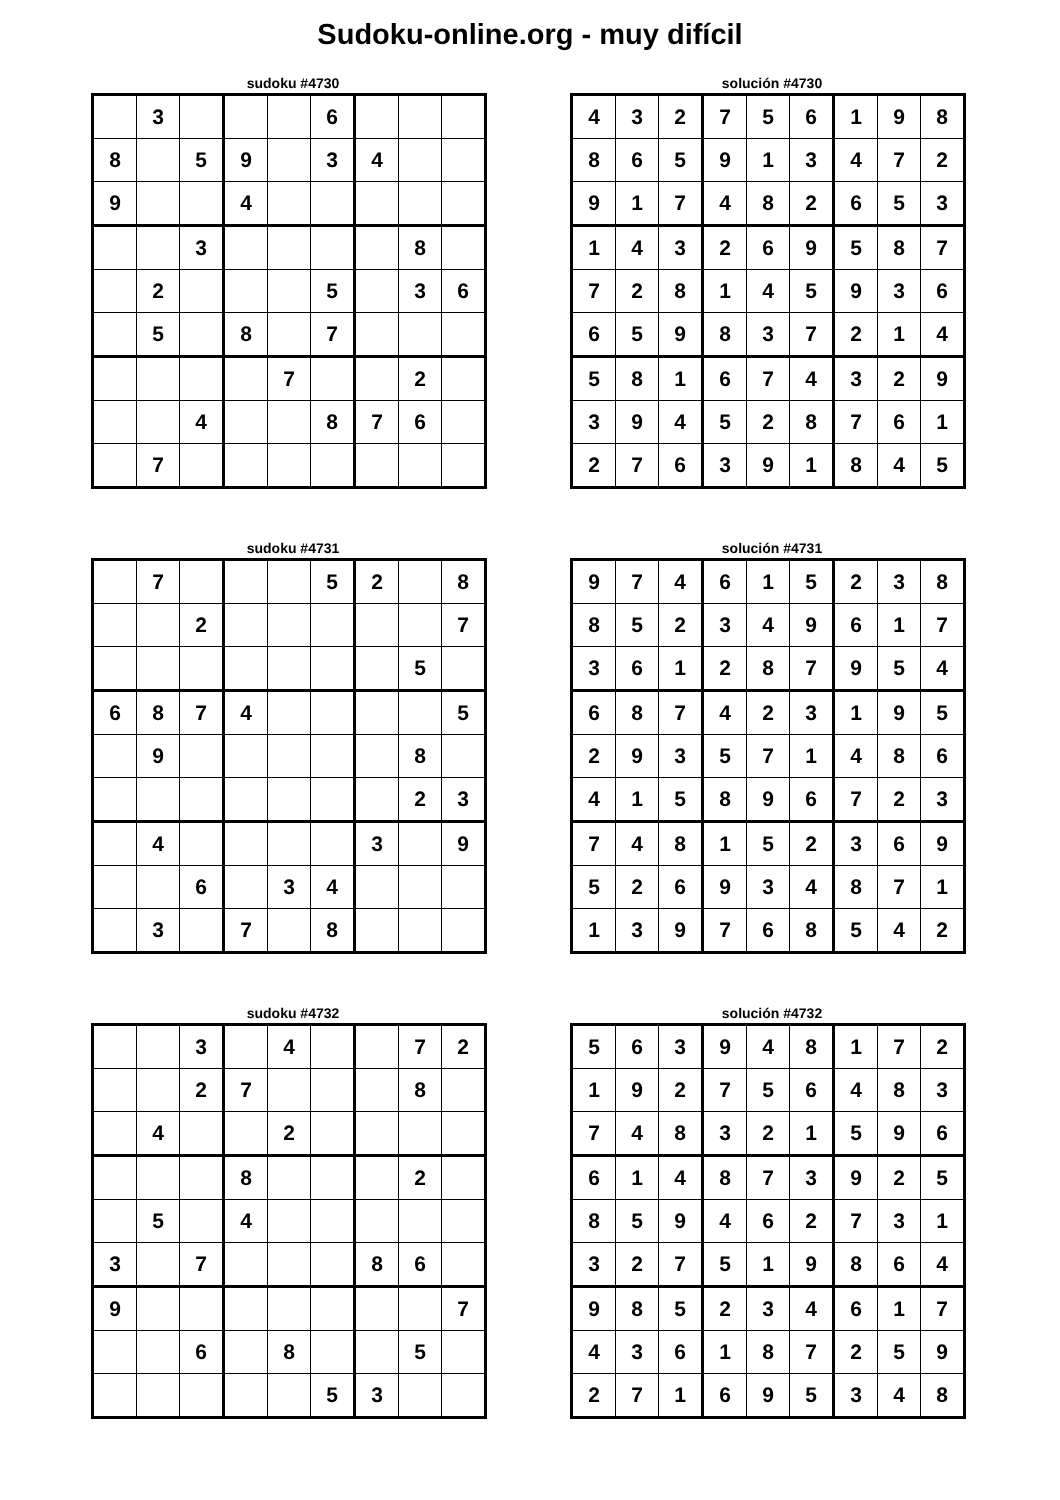Sudoku-online.org - muy difícil
sudoku #4730
| | 3 | | | | 6 | | | |
| 8 | | 5 | 9 | | 3 | 4 | | |
| 9 | | | 4 | | | | | |
| | | 3 | | | | | 8 | |
| | 2 | | | | 5 | | 3 | 6 |
| | 5 | | 8 | | 7 | | | |
| | | | | 7 | | | 2 | |
| | | 4 | | | 8 | 7 | 6 | |
| | 7 | | | | | | | |
solución #4730
| 4 | 3 | 2 | 7 | 5 | 6 | 1 | 9 | 8 |
| 8 | 6 | 5 | 9 | 1 | 3 | 4 | 7 | 2 |
| 9 | 1 | 7 | 4 | 8 | 2 | 6 | 5 | 3 |
| 1 | 4 | 3 | 2 | 6 | 9 | 5 | 8 | 7 |
| 7 | 2 | 8 | 1 | 4 | 5 | 9 | 3 | 6 |
| 6 | 5 | 9 | 8 | 3 | 7 | 2 | 1 | 4 |
| 5 | 8 | 1 | 6 | 7 | 4 | 3 | 2 | 9 |
| 3 | 9 | 4 | 5 | 2 | 8 | 7 | 6 | 1 |
| 2 | 7 | 6 | 3 | 9 | 1 | 8 | 4 | 5 |
sudoku #4731
| | 7 | | | | 5 | 2 | | 8 |
| | | 2 | | | | | | 7 |
| | | | | | | | 5 | |
| 6 | 8 | 7 | 4 | | | | | 5 |
| | 9 | | | | | | 8 | |
| | | | | | | | 2 | 3 |
| | 4 | | | | | 3 | | 9 |
| | | 6 | | 3 | 4 | | | |
| | 3 | | 7 | | 8 | | | |
solución #4731
| 9 | 7 | 4 | 6 | 1 | 5 | 2 | 3 | 8 |
| 8 | 5 | 2 | 3 | 4 | 9 | 6 | 1 | 7 |
| 3 | 6 | 1 | 2 | 8 | 7 | 9 | 5 | 4 |
| 6 | 8 | 7 | 4 | 2 | 3 | 1 | 9 | 5 |
| 2 | 9 | 3 | 5 | 7 | 1 | 4 | 8 | 6 |
| 4 | 1 | 5 | 8 | 9 | 6 | 7 | 2 | 3 |
| 7 | 4 | 8 | 1 | 5 | 2 | 3 | 6 | 9 |
| 5 | 2 | 6 | 9 | 3 | 4 | 8 | 7 | 1 |
| 1 | 3 | 9 | 7 | 6 | 8 | 5 | 4 | 2 |
sudoku #4732
| | | 3 | | 4 | | | 7 | 2 |
| | | 2 | 7 | | | | 8 | |
| | 4 | | | 2 | | | | |
| | | | 8 | | | | 2 | |
| | 5 | | 4 | | | | | |
| 3 | | 7 | | | | 8 | 6 | |
| 9 | | | | | | | | 7 |
| | | 6 | | 8 | | | 5 | |
| | | | | | 5 | 3 | | |
solución #4732
| 5 | 6 | 3 | 9 | 4 | 8 | 1 | 7 | 2 |
| 1 | 9 | 2 | 7 | 5 | 6 | 4 | 8 | 3 |
| 7 | 4 | 8 | 3 | 2 | 1 | 5 | 9 | 6 |
| 6 | 1 | 4 | 8 | 7 | 3 | 9 | 2 | 5 |
| 8 | 5 | 9 | 4 | 6 | 2 | 7 | 3 | 1 |
| 3 | 2 | 7 | 5 | 1 | 9 | 8 | 6 | 4 |
| 9 | 8 | 5 | 2 | 3 | 4 | 6 | 1 | 7 |
| 4 | 3 | 6 | 1 | 8 | 7 | 2 | 5 | 9 |
| 2 | 7 | 1 | 6 | 9 | 5 | 3 | 4 | 8 |